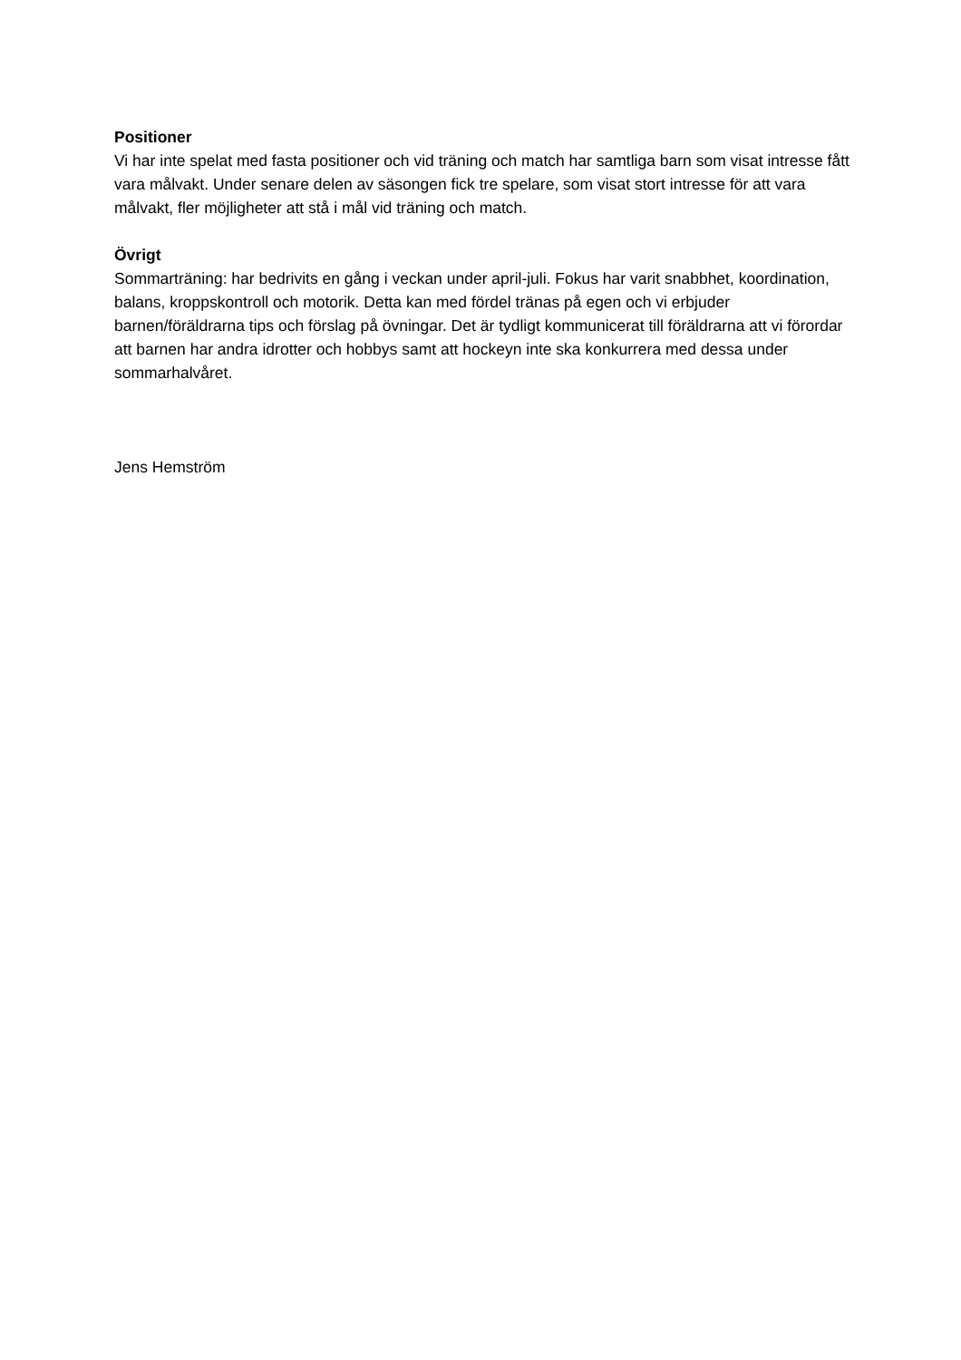Positioner
Vi har inte spelat med fasta positioner och vid träning och match har samtliga barn som visat intresse fått vara målvakt. Under senare delen av säsongen fick tre spelare, som visat stort intresse för att vara målvakt, fler möjligheter att stå i mål vid träning och match.
Övrigt
Sommarträning: har bedrivits en gång i veckan under april-juli. Fokus har varit snabbhet, koordination, balans, kroppskontroll och motorik. Detta kan med fördel tränas på egen och vi erbjuder barnen/föräldrarna tips och förslag på övningar. Det är tydligt kommunicerat till föräldrarna att vi förordar att barnen har andra idrotter och hobbys samt att hockeyn inte ska konkurrera med dessa under sommarhalvåret.
Jens Hemström